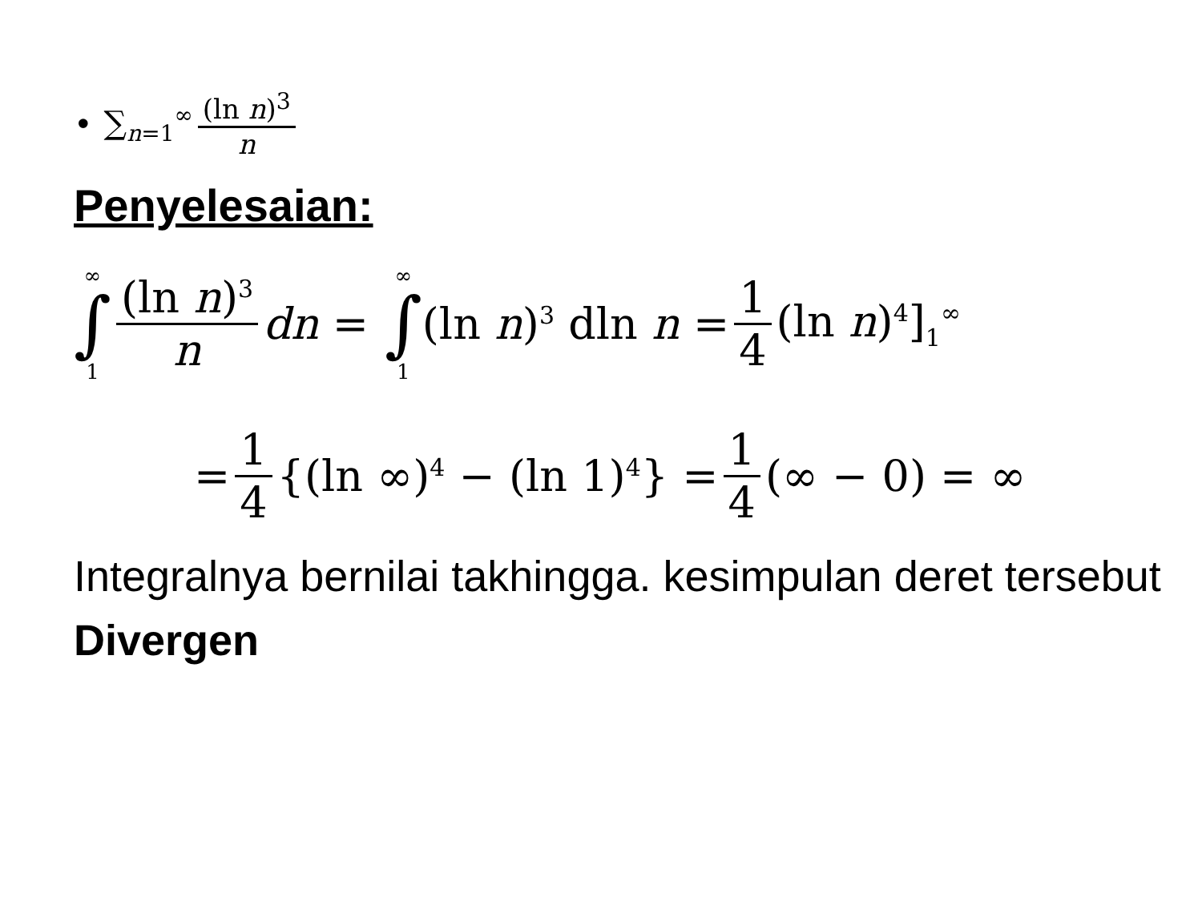• ∑<sub>n=1</sub><sup>∞</sup> (ln n)<sup>3</sup> n
Penyelesaian:
∞ ∫ 1 (ln n)<sup>3</sup> n dn = ∞ ∫ 1 (ln n)<sup>3</sup> dln n = 1 4 (ln n)<sup>4</sup>]<sub>1</sub><sup>∞</sup>
= 1 4 {(ln ∞)<sup>4</sup> − (ln 1)<sup>4</sup>} = 1 4 (∞ − 0) = ∞
Integralnya bernilai takhingga. kesimpulan deret tersebut Divergen